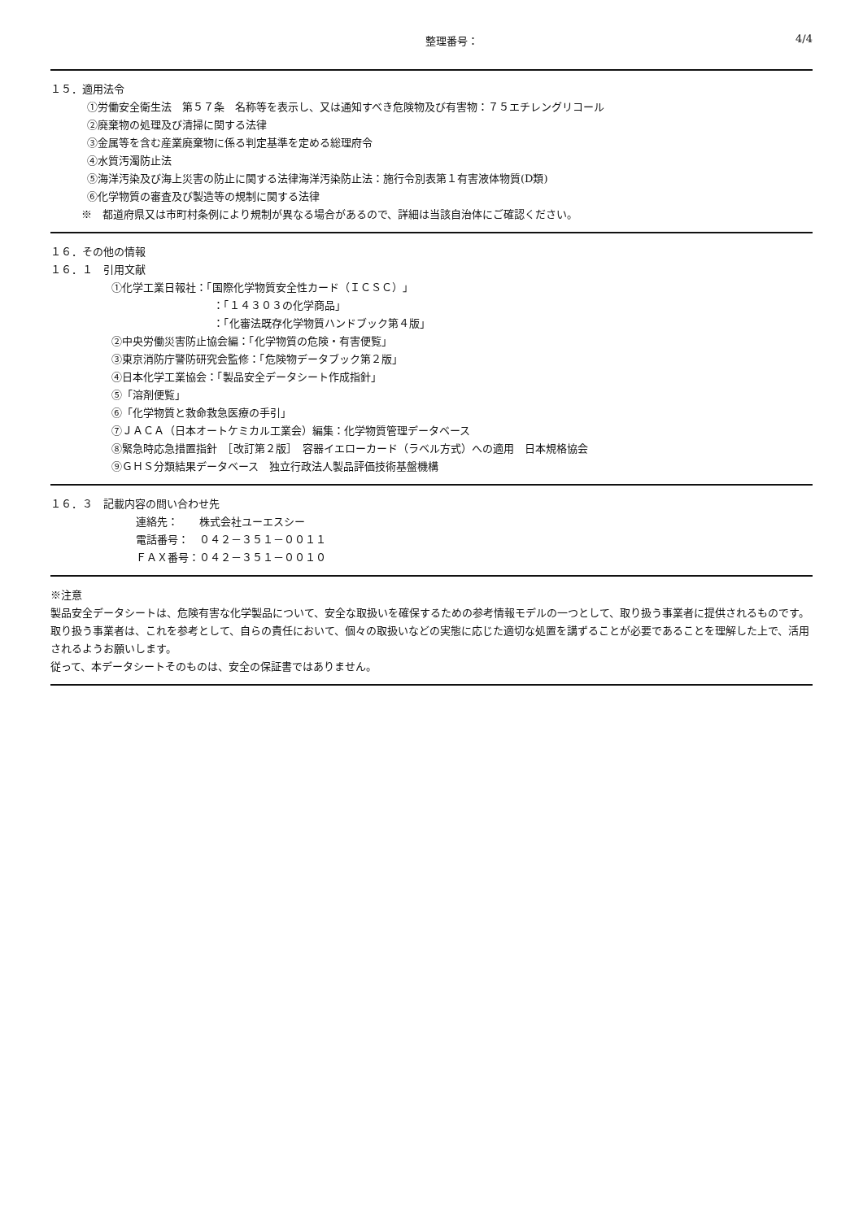整理番号： 4/4
１５．適用法令
①労働安全衛生法　第５７条　名称等を表示し、又は通知すべき危険物及び有害物：７５エチレングリコール
②廃棄物の処理及び清掃に関する法律
③金属等を含む産業廃棄物に係る判定基準を定める総理府令
④水質汚濁防止法
⑤海洋汚染及び海上災害の防止に関する法律海洋汚染防止法：施行令別表第１有害液体物質(D類)
⑥化学物質の審査及び製造等の規制に関する法律
※　都道府県又は市町村条例により規制が異なる場合があるので、詳細は当該自治体にご確認ください。
１６．その他の情報
１６．１　引用文献
①化学工業日報社：「国際化学物質安全性カード（ＩＣＳＣ）」
：「１４３０３の化学商品」
：「化審法既存化学物質ハンドブック第４版」
②中央労働災害防止協会編：「化学物質の危険・有害便覧」
③東京消防庁警防研究会監修：「危険物データブック第２版」
④日本化学工業協会：「製品安全データシート作成指針」
⑤「溶剤便覧」
⑥「化学物質と救命救急医療の手引」
⑦ＪＡＣＡ（日本オートケミカル工業会）編集：化学物質管理データベース
⑧緊急時応急措置指針　［改訂第２版］　容器イエローカード（ラベル方式）への適用　日本規格協会
⑨ＧＨＳ分類結果データベース　独立行政法人製品評価技術基盤機構
１６．３　記載内容の問い合わせ先
連絡先：　　株式会社ユーエスシー
電話番号：　０４２－３５１－００１１
ＦＡＸ番号：０４２－３５１－００１０
※注意
製品安全データシートは、危険有害な化学製品について、安全な取扱いを確保するための参考情報モデルの一つとして、取り扱う事業者に提供されるものです。
取り扱う事業者は、これを参考として、自らの責任において、個々の取扱いなどの実態に応じた適切な処置を講ずることが必要であることを理解した上で、活用されるようお願いします。
従って、本データシートそのものは、安全の保証書ではありません。